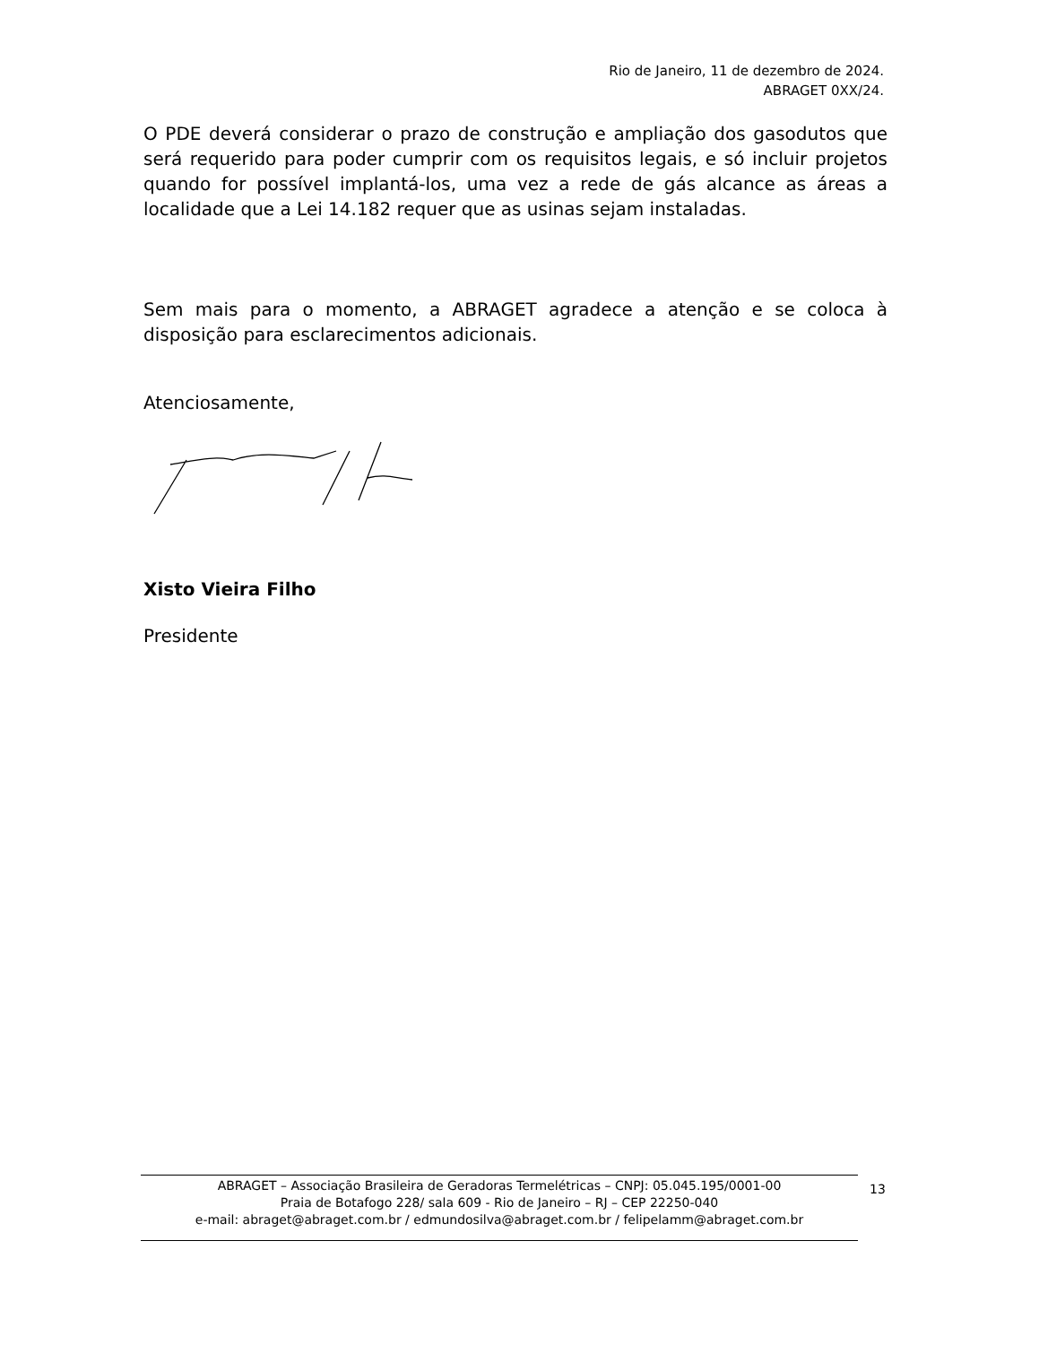Rio de Janeiro, 11 de dezembro de 2024.
ABRAGET 0XX/24.
O PDE deverá considerar o prazo de construção e ampliação dos gasodutos que será requerido para poder cumprir com os requisitos legais, e só incluir projetos quando for possível implantá-los, uma vez a rede de gás alcance as áreas a localidade que a Lei 14.182 requer que as usinas sejam instaladas.
Sem mais para o momento, a ABRAGET agradece a atenção e se coloca à disposição para esclarecimentos adicionais.
Atenciosamente,
Xisto Vieira Filho
Presidente
ABRAGET – Associação Brasileira de Geradoras Termelétricas – CNPJ: 05.045.195/0001-00
Praia de Botafogo 228/ sala 609 - Rio de Janeiro – RJ – CEP 22250-040
e-mail: abraget@abraget.com.br / edmundosilva@abraget.com.br / felipelamm@abraget.com.br
13